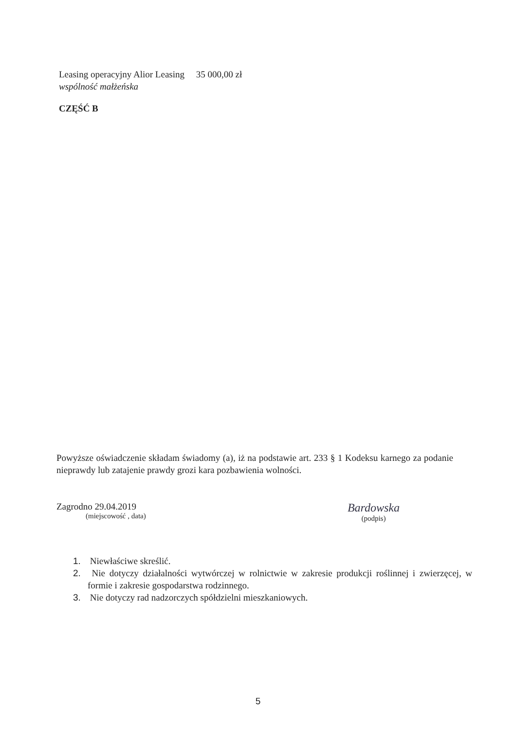Leasing operacyjny Alior Leasing 35 000,00 zł
wspólność małżeńska
CZĘŚĆ B
Powyższe oświadczenie składam świadomy (a), iż na podstawie art. 233 § 1 Kodeksu karnego za podanie nieprawdy lub zatajenie prawdy grozi kara pozbawienia wolności.
Zagrodno 29.04.2019
(miejscowość , data)
Bardowska
(podpis)
1. Niewłaściwe skreślić.
2. Nie dotyczy działalności wytwórczej w rolnictwie w zakresie produkcji roślinnej i zwierzęcej, w formie i zakresie gospodarstwa rodzinnego.
3. Nie dotyczy rad nadzorczych spółdzielni mieszkaniowych.
5